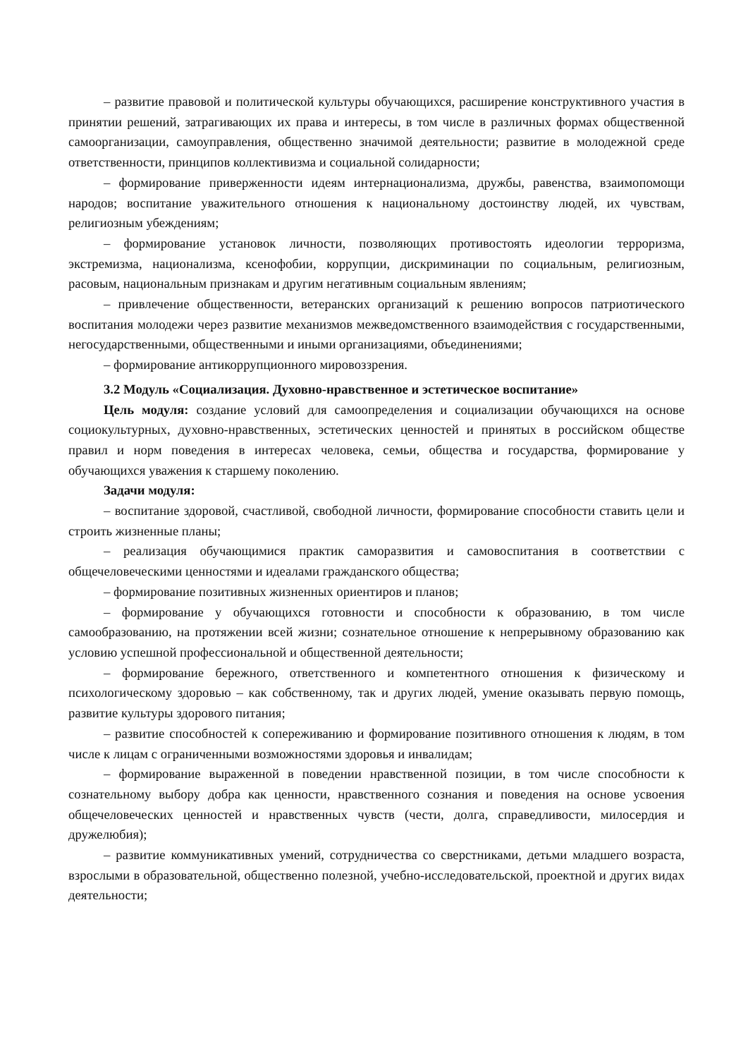– развитие правовой и политической культуры обучающихся, расширение конструктивного участия в принятии решений, затрагивающих их права и интересы, в том числе в различных формах общественной самоорганизации, самоуправления, общественно значимой деятельности; развитие в молодежной среде ответственности, принципов коллективизма и социальной солидарности;
– формирование приверженности идеям интернационализма, дружбы, равенства, взаимопомощи народов; воспитание уважительного отношения к национальному достоинству людей, их чувствам, религиозным убеждениям;
– формирование установок личности, позволяющих противостоять идеологии терроризма, экстремизма, национализма, ксенофобии, коррупции, дискриминации по социальным, религиозным, расовым, национальным признакам и другим негативным социальным явлениям;
– привлечение общественности, ветеранских организаций к решению вопросов патриотического воспитания молодежи через развитие механизмов межведомственного взаимодействия с государственными, негосударственными, общественными и иными организациями, объединениями;
– формирование антикоррупционного мировоззрения.
3.2 Модуль «Социализация. Духовно-нравственное и эстетическое воспитание»
Цель модуля: создание условий для самоопределения и социализации обучающихся на основе социокультурных, духовно-нравственных, эстетических ценностей и принятых в российском обществе правил и норм поведения в интересах человека, семьи, общества и государства, формирование у обучающихся уважения к старшему поколению.
Задачи модуля:
– воспитание здоровой, счастливой, свободной личности, формирование способности ставить цели и строить жизненные планы;
– реализация обучающимися практик саморазвития и самовоспитания в соответствии с общечеловеческими ценностями и идеалами гражданского общества;
– формирование позитивных жизненных ориентиров и планов;
– формирование у обучающихся готовности и способности к образованию, в том числе самообразованию, на протяжении всей жизни; сознательное отношение к непрерывному образованию как условию успешной профессиональной и общественной деятельности;
– формирование бережного, ответственного и компетентного отношения к физическому и психологическому здоровью – как собственному, так и других людей, умение оказывать первую помощь, развитие культуры здорового питания;
– развитие способностей к сопереживанию и формирование позитивного отношения к людям, в том числе к лицам с ограниченными возможностями здоровья и инвалидам;
– формирование выраженной в поведении нравственной позиции, в том числе способности к сознательному выбору добра как ценности, нравственного сознания и поведения на основе усвоения общечеловеческих ценностей и нравственных чувств (чести, долга, справедливости, милосердия и дружелюбия);
– развитие коммуникативных умений, сотрудничества со сверстниками, детьми младшего возраста, взрослыми в образовательной, общественно полезной, учебно-исследовательской, проектной и других видах деятельности;